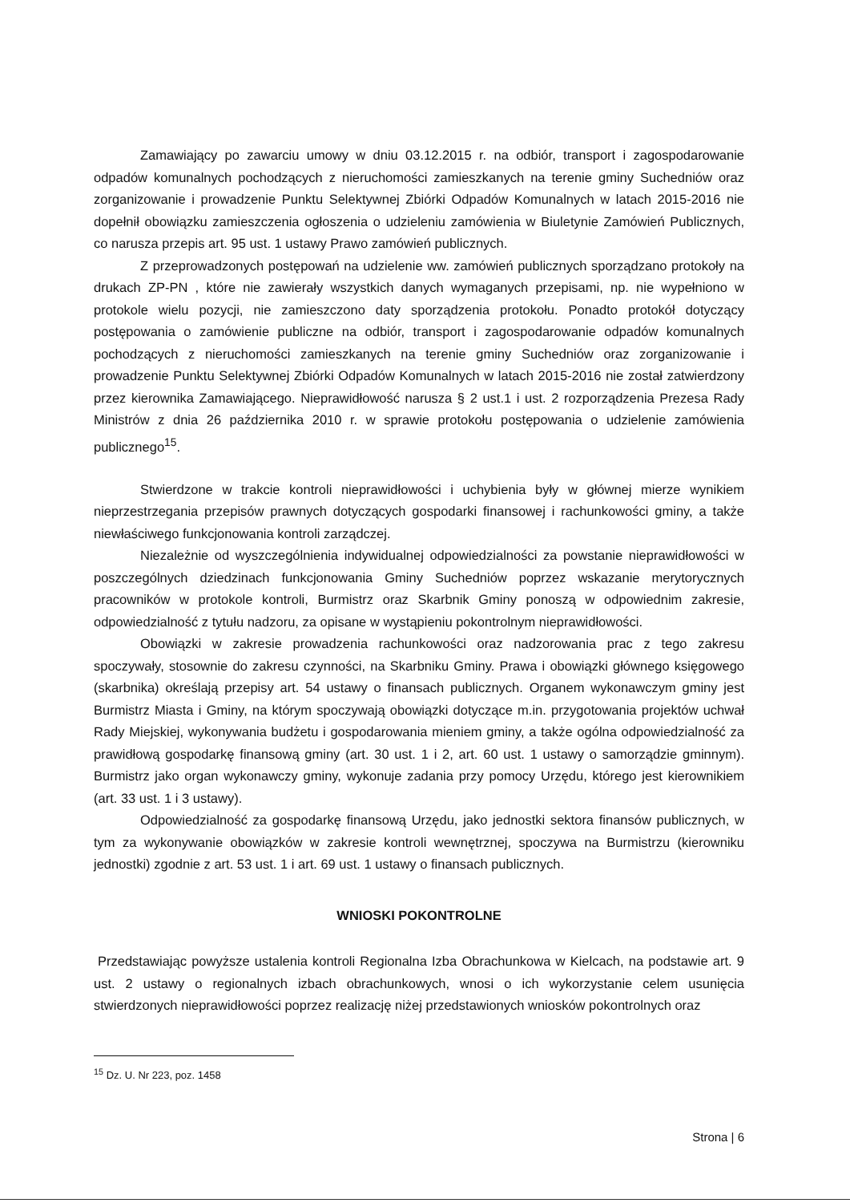Zamawiający po zawarciu umowy w dniu 03.12.2015 r. na odbiór, transport i zagospodarowanie odpadów komunalnych pochodzących z nieruchomości zamieszkanych na terenie gminy Suchedniów oraz zorganizowanie i prowadzenie Punktu Selektywnej Zbiórki Odpadów Komunalnych w latach 2015-2016 nie dopełnił obowiązku zamieszczenia ogłoszenia o udzieleniu zamówienia w Biuletynie Zamówień Publicznych, co narusza przepis art. 95 ust. 1 ustawy Prawo zamówień publicznych.
Z przeprowadzonych postępowań na udzielenie ww. zamówień publicznych sporządzano protokoły na drukach ZP-PN , które nie zawierały wszystkich danych wymaganych przepisami, np. nie wypełniono w protokole wielu pozycji, nie zamieszczono daty sporządzenia protokołu. Ponadto protokół dotyczący postępowania o zamówienie publiczne na odbiór, transport i zagospodarowanie odpadów komunalnych pochodzących z nieruchomości zamieszkanych na terenie gminy Suchedniów oraz zorganizowanie i prowadzenie Punktu Selektywnej Zbiórki Odpadów Komunalnych w latach 2015-2016 nie został zatwierdzony przez kierownika Zamawiającego. Nieprawidłowość narusza § 2 ust.1 i ust. 2 rozporządzenia Prezesa Rady Ministrów z dnia 26 października 2010 r. w sprawie protokołu postępowania o udzielenie zamówienia publicznego<sup>15</sup>.
Stwierdzone w trakcie kontroli nieprawidłowości i uchybienia były w głównej mierze wynikiem nieprzestrzegania przepisów prawnych dotyczących gospodarki finansowej i rachunkowości gminy, a także niewłaściwego funkcjonowania kontroli zarządczej.
Niezależnie od wyszczególnienia indywidualnej odpowiedzialności za powstanie nieprawidłowości w poszczególnych dziedzinach funkcjonowania Gminy Suchedniów poprzez wskazanie merytorycznych pracowników w protokole kontroli, Burmistrz oraz Skarbnik Gminy ponoszą w odpowiednim zakresie, odpowiedzialność z tytułu nadzoru, za opisane w wystąpieniu pokontrolnym nieprawidłowości.
Obowiązki w zakresie prowadzenia rachunkowości oraz nadzorowania prac z tego zakresu spoczywały, stosownie do zakresu czynności, na Skarbniku Gminy. Prawa i obowiązki głównego księgowego (skarbnika) określają przepisy art. 54 ustawy o finansach publicznych. Organem wykonawczym gminy jest Burmistrz Miasta i Gminy, na którym spoczywają obowiązki dotyczące m.in. przygotowania projektów uchwał Rady Miejskiej, wykonywania budżetu i gospodarowania mieniem gminy, a także ogólna odpowiedzialność za prawidłową gospodarkę finansową gminy (art. 30 ust. 1 i 2, art. 60 ust. 1 ustawy o samorządzie gminnym). Burmistrz jako organ wykonawczy gminy, wykonuje zadania przy pomocy Urzędu, którego jest kierownikiem (art. 33 ust. 1 i 3 ustawy).
Odpowiedzialność za gospodarkę finansową Urzędu, jako jednostki sektora finansów publicznych, w tym za wykonywanie obowiązków w zakresie kontroli wewnętrznej, spoczywa na Burmistrzu (kierowniku jednostki) zgodnie z art. 53 ust. 1 i art. 69 ust. 1 ustawy o finansach publicznych.
WNIOSKI POKONTROLNE
Przedstawiając powyższe ustalenia kontroli Regionalna Izba Obrachunkowa w Kielcach, na podstawie art. 9 ust. 2 ustawy o regionalnych izbach obrachunkowych, wnosi o ich wykorzystanie celem usunięcia stwierdzonych nieprawidłowości poprzez realizację niżej przedstawionych wniosków pokontrolnych oraz
<sup>15</sup> Dz. U. Nr 223, poz. 1458
Strona | 6